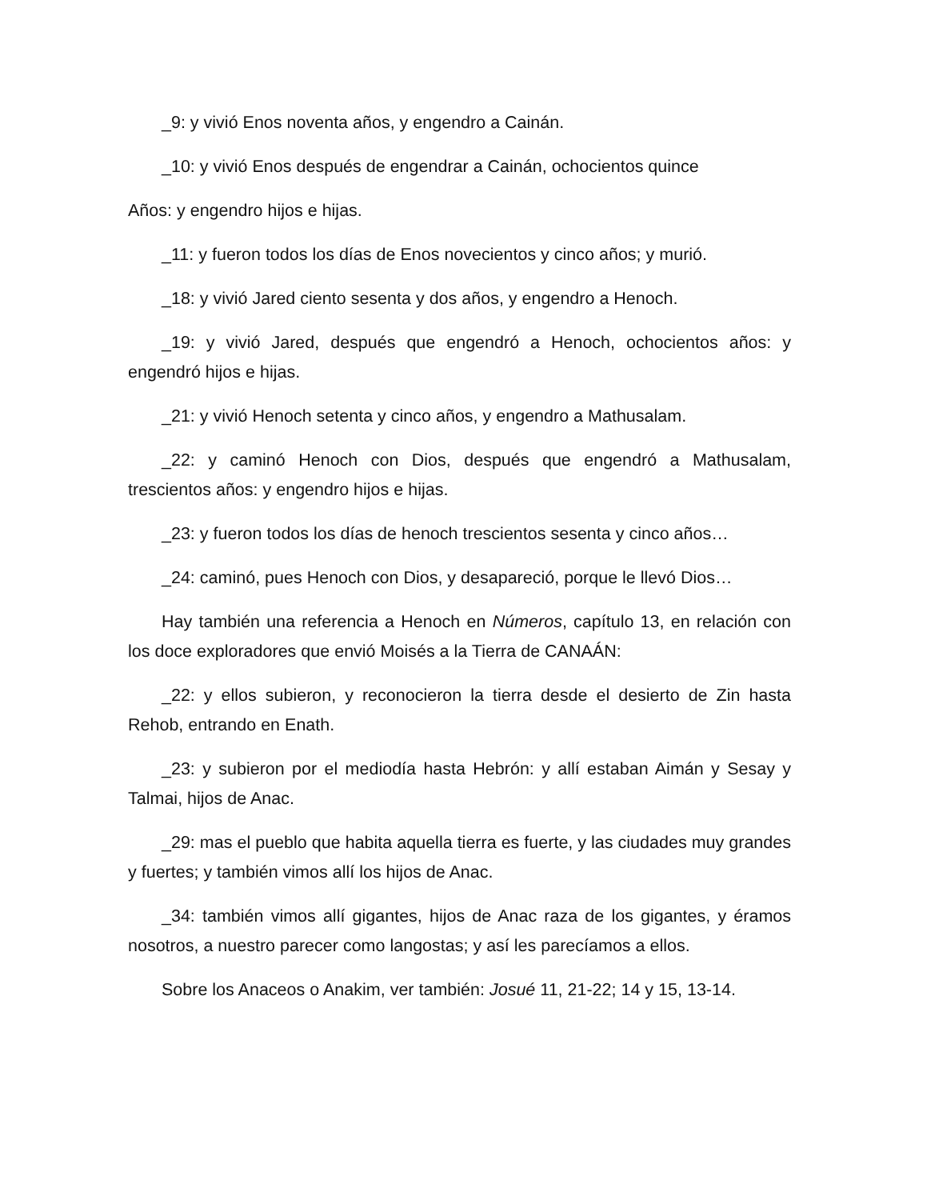_9: y vivió Enos noventa años, y engendro a Cainán.
_10: y vivió Enos después de engendrar a Cainán, ochocientos quince
Años: y engendro hijos e hijas.
_11: y fueron todos los días de Enos novecientos y cinco años; y murió.
_18: y vivió Jared ciento sesenta y dos años, y engendro a Henoch.
_19: y vivió Jared, después que engendró a Henoch, ochocientos años: y engendró hijos e hijas.
_21: y vivió Henoch setenta y cinco años, y engendro a Mathusalam.
_22: y caminó Henoch con Dios, después que engendró a Mathusalam, trescientos años: y engendro hijos e hijas.
_23: y fueron todos los días de henoch trescientos sesenta y cinco años…
_24: caminó, pues Henoch con Dios, y desapareció, porque le llevó Dios…
Hay también una referencia a Henoch en Números, capítulo 13, en relación con los doce exploradores que envió Moisés a la Tierra de CANAÁN:
_22: y ellos subieron, y reconocieron la tierra desde el desierto de Zin hasta Rehob, entrando en Enath.
_23: y subieron por el mediodía hasta Hebrón: y allí estaban Aimán y Sesay y Talmai, hijos de Anac.
_29: mas el pueblo que habita aquella tierra es fuerte, y las ciudades muy grandes y fuertes; y también vimos allí los hijos de Anac.
_34: también vimos allí gigantes, hijos de Anac raza de los gigantes, y éramos nosotros, a nuestro parecer como langostas; y así les parecíamos a ellos.
Sobre los Anaceos o Anakim, ver también: Josué 11, 21-22; 14 y 15, 13-14.